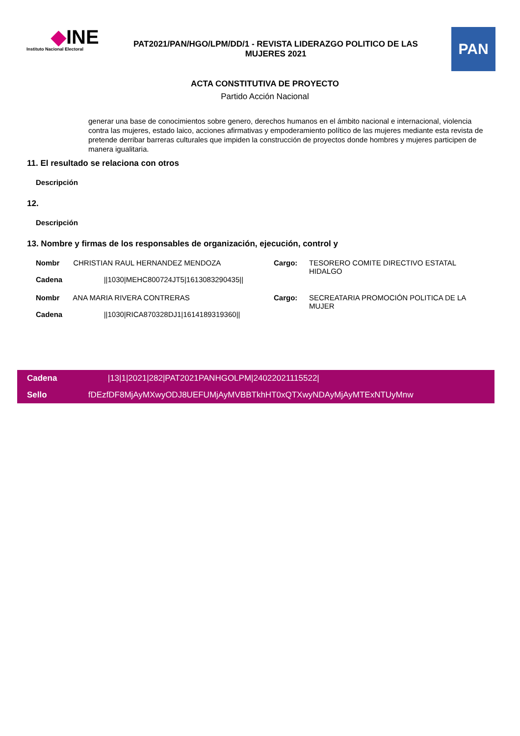◆INE
Instituto Nacional Electoral
PAT2021/PAN/HGO/LPM/DD/1 - REVISTA LIDERAZGO POLITICO DE LAS MUJERES 2021
PAN
ACTA CONSTITUTIVA DE PROYECTO
Partido Acción Nacional
generar una base de conocimientos sobre genero, derechos humanos en el ámbito nacional e internacional, violencia contra las mujeres, estado laico, acciones afirmativas y empoderamiento político de las mujeres mediante esta revista de pretende derribar barreras culturales que impiden la construcción de proyectos donde hombres y mujeres participen de manera igualitaria.
11. El resultado se relaciona con otros
Descripción
12.
Descripción
13. Nombre y firmas de los responsables de organización, ejecución, control y
Nombr CHRISTIAN RAUL HERNANDEZ MENDOZA
Cadena ||1030|MEHC800724JT5|1613083290435||
Cargo: TESORERO COMITE DIRECTIVO ESTATAL HIDALGO
Nombr ANA MARIA RIVERA CONTRERAS
Cadena ||1030|RICA870328DJ1|1614189319360||
Cargo: SECREATARIA PROMOCIÓN POLITICA DE LA MUJER
Cadena |13|1|2021|282|PAT2021PANHGOLPM|24022021115522|
Sello fDEzfDF8MjAyMXwyODJ8UEFUMjAyMVBBTkhHT0xQTXwyNDAyMjAyMTExNTUyMnw